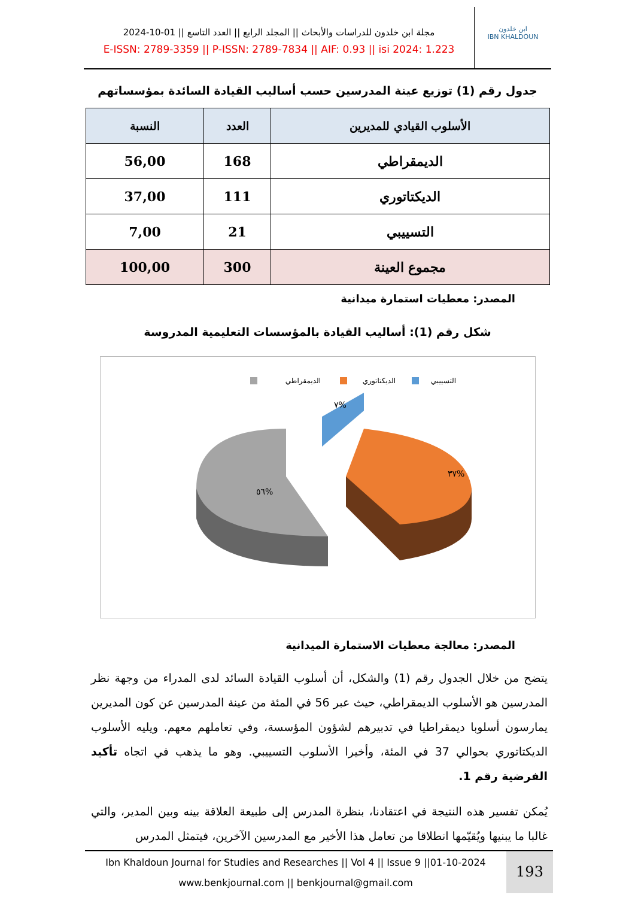مجلة ابن خلدون للدراسات والأبحاث || المجلد الرابع || العدد التاسع || 01-10-2024
E-ISSN: 2789-3359 || P-ISSN: 2789-7834 || AIF: 0.93 || isi 2024: 1.223
ابن خلدون
IBN KHALDOUN
جدول رقم (1) توزيع عينة المدرسين حسب أساليب القيادة السائدة بمؤسساتهم
| الأسلوب القيادي للمديرين | العدد | النسبة |
| --- | --- | --- |
| الديمقراطي | 168 | 56,00 |
| الديكتاتوري | 111 | 37,00 |
| التسييبي | 21 | 7,00 |
| مجموع العينة | 300 | 100,00 |
المصدر: معطيات استمارة ميدانية
شكل رقم (1): أساليب القيادة بالمؤسسات التعليمية المدروسة
الديمقراطي
الديكتاتوري
التسييبي
٥٦%
٣٧%
٧%
المصدر: معالجة معطيات الاستمارة الميدانية
يتضح من خلال الجدول رقم (1) والشكل، أن أسلوب القيادة السائد لدى المدراء من وجهة نظر المدرسين هو الأسلوب الديمقراطي، حيث عبر 56 في المئة من عينة المدرسين عن كون المديرين يمارسون أسلوبا ديمقراطيا في تدبيرهم لشؤون المؤسسة، وفي تعاملهم معهم. ويليه الأسلوب الديكتاتوري بحوالي 37 في المئة، وأخيرا الأسلوب التسييبي. وهو ما يذهب في اتجاه تأكيد الفرضية رقم 1.
يُمكن تفسير هذه النتيجة في اعتقادنا، بنظرة المدرس إلى طبيعة العلاقة بينه وبين المدير، والتي غالبا ما يبنيها ويُقيّمها انطلاقا من تعامل هذا الأخير مع المدرسين الآخرين، فيتمثل المدرس
Ibn Khaldoun Journal for Studies and Researches || Vol 4 || Issue 9 ||01-10-2024
www.benkjournal.com || benkjournal@gmail.com
193